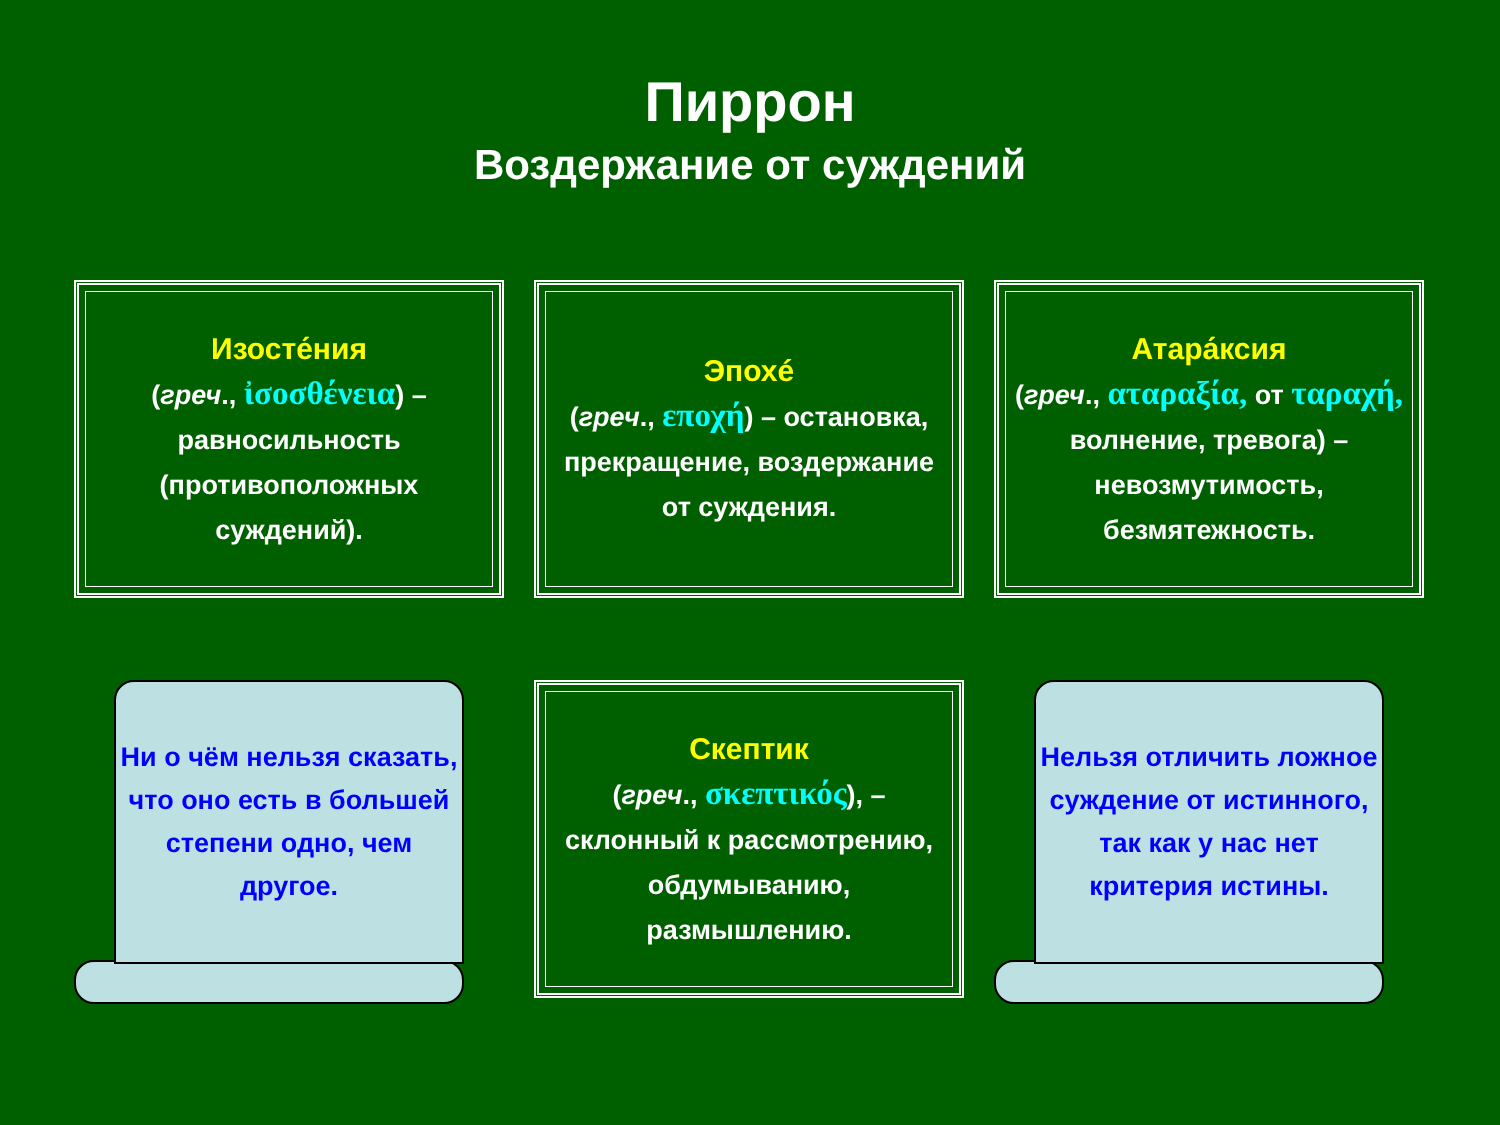Пиррон
Воздержание от суждений
Изосте́ния
(греч., ἰσοσθένεια) – равносильность (противоположных суждений).
Эпохé
(греч., εποχή) – остановка, прекращение, воздержание от суждения.
Атара́ксия
(греч., αταραξία, от ταραχή, волнение, тревога) – невозмутимость, безмятежность.
Ни о чём нельзя сказать, что оно есть в большей степени одно, чем другое.
Скептик
(греч., σκεπτικός), – склонный к рассмотрению, обдумыванию, размышлению.
Нельзя отличить ложное суждение от истинного, так как у нас нет критерия истины.